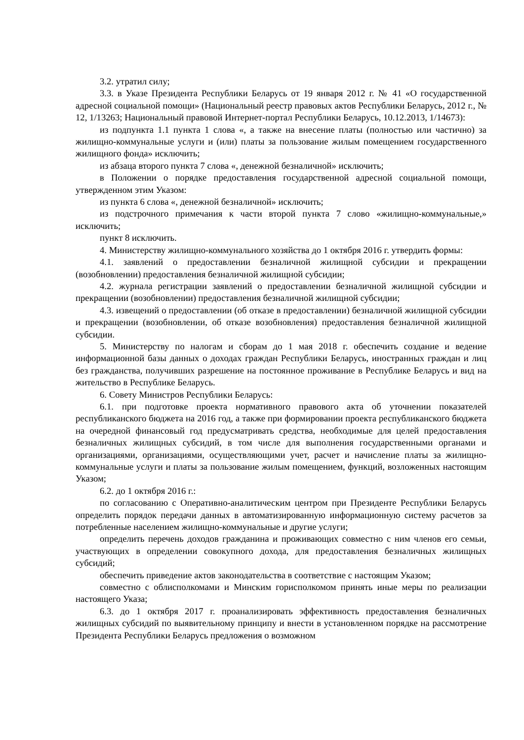3.2. утратил силу;
3.3. в Указе Президента Республики Беларусь от 19 января 2012 г. № 41 «О государственной адресной социальной помощи» (Национальный реестр правовых актов Республики Беларусь, 2012 г., № 12, 1/13263; Национальный правовой Интернет-портал Республики Беларусь, 10.12.2013, 1/14673):
из подпункта 1.1 пункта 1 слова «, а также на внесение платы (полностью или частично) за жилищно-коммунальные услуги и (или) платы за пользование жилым помещением государственного жилищного фонда» исключить;
из абзаца второго пункта 7 слова «, денежной безналичной» исключить;
в Положении о порядке предоставления государственной адресной социальной помощи, утвержденном этим Указом:
из пункта 6 слова «, денежной безналичной» исключить;
из подстрочного примечания к части второй пункта 7 слово «жилищно-коммунальные,» исключить;
пункт 8 исключить.
4. Министерству жилищно-коммунального хозяйства до 1 октября 2016 г. утвердить формы:
4.1. заявлений о предоставлении безналичной жилищной субсидии и прекращении (возобновлении) предоставления безналичной жилищной субсидии;
4.2. журнала регистрации заявлений о предоставлении безналичной жилищной субсидии и прекращении (возобновлении) предоставления безналичной жилищной субсидии;
4.3. извещений о предоставлении (об отказе в предоставлении) безналичной жилищной субсидии и прекращении (возобновлении, об отказе возобновления) предоставления безналичной жилищной субсидии.
5. Министерству по налогам и сборам до 1 мая 2018 г. обеспечить создание и ведение информационной базы данных о доходах граждан Республики Беларусь, иностранных граждан и лиц без гражданства, получивших разрешение на постоянное проживание в Республике Беларусь и вид на жительство в Республике Беларусь.
6. Совету Министров Республики Беларусь:
6.1. при подготовке проекта нормативного правового акта об уточнении показателей республиканского бюджета на 2016 год, а также при формировании проекта республиканского бюджета на очередной финансовый год предусматривать средства, необходимые для целей предоставления безналичных жилищных субсидий, в том числе для выполнения государственными органами и организациями, организациями, осуществляющими учет, расчет и начисление платы за жилищно-коммунальные услуги и платы за пользование жилым помещением, функций, возложенных настоящим Указом;
6.2. до 1 октября 2016 г.:
по согласованию с Оперативно-аналитическим центром при Президенте Республики Беларусь определить порядок передачи данных в автоматизированную информационную систему расчетов за потребленные населением жилищно-коммунальные и другие услуги;
определить перечень доходов гражданина и проживающих совместно с ним членов его семьи, участвующих в определении совокупного дохода, для предоставления безналичных жилищных субсидий;
обеспечить приведение актов законодательства в соответствие с настоящим Указом;
совместно с облисполкомами и Минским горисполкомом принять иные меры по реализации настоящего Указа;
6.3. до 1 октября 2017 г. проанализировать эффективность предоставления безналичных жилищных субсидий по выявительному принципу и внести в установленном порядке на рассмотрение Президента Республики Беларусь предложения о возможном